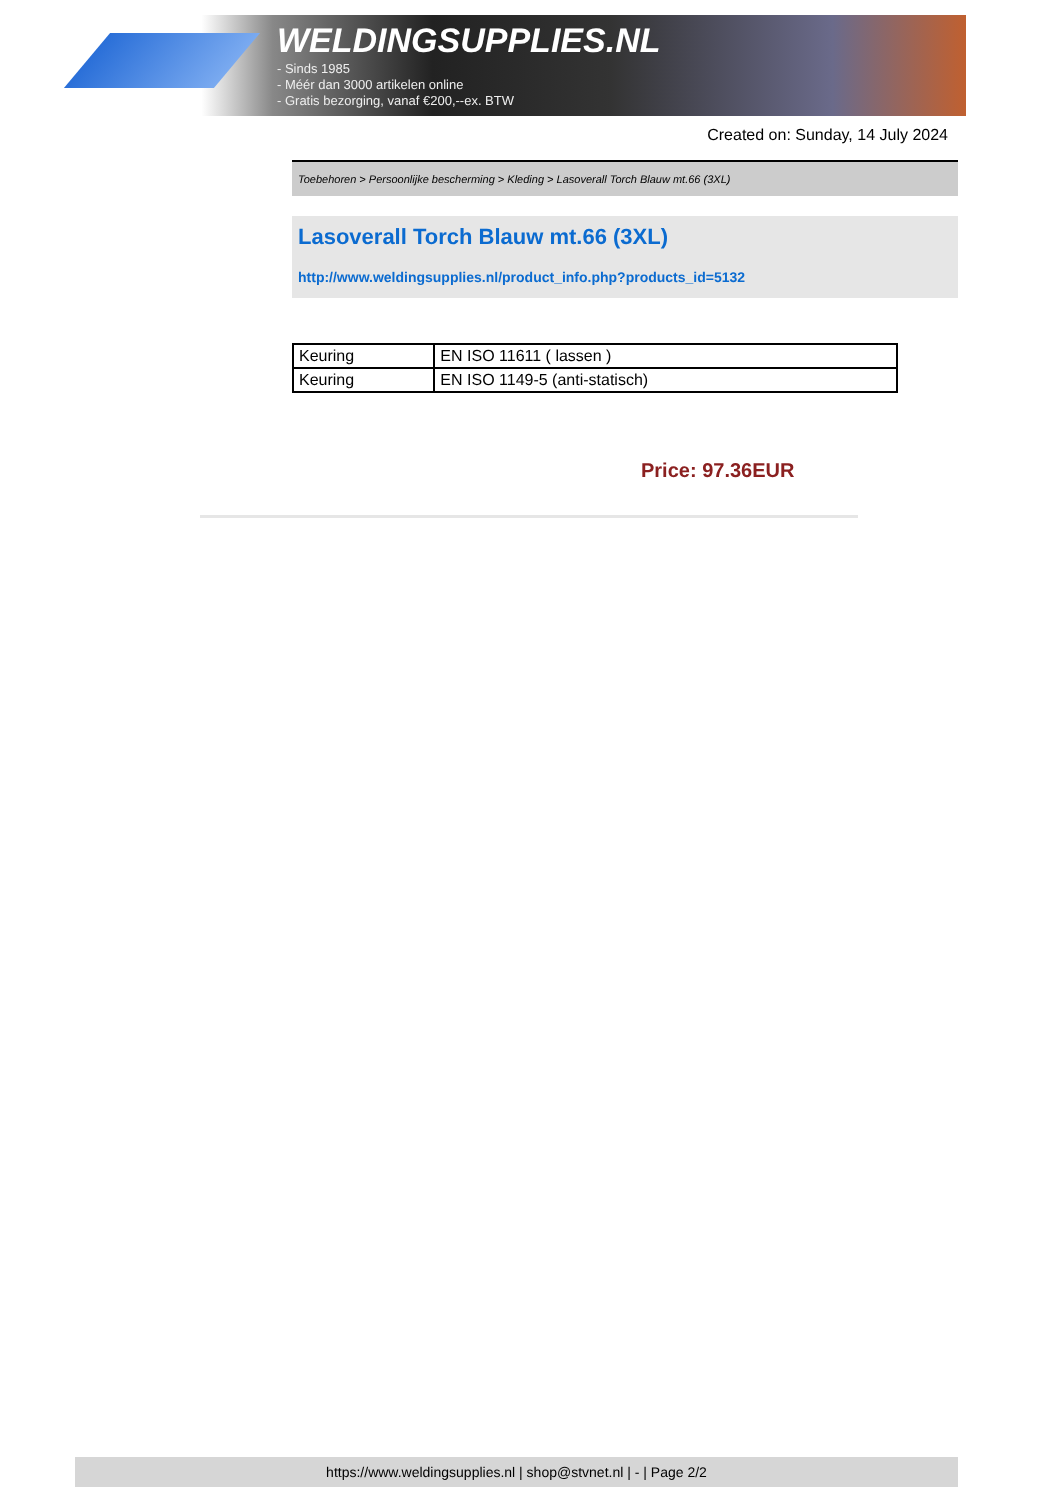WELDINGSUPPLIES.NL
- Sinds 1985
- Méér dan 3000 artikelen online
- Gratis bezorging, vanaf €200,--ex. BTW
Created on: Sunday, 14 July 2024
Toebehoren > Persoonlijke bescherming > Kleding > Lasoverall Torch Blauw mt.66 (3XL)
Lasoverall Torch Blauw mt.66 (3XL)
http://www.weldingsupplies.nl/product_info.php?products_id=5132
| Keuring | EN ISO 11611 ( lassen ) |
| Keuring | EN ISO 1149-5 (anti-statisch) |
Price: 97.36EUR
https://www.weldingsupplies.nl | shop@stvnet.nl | - | Page 2/2